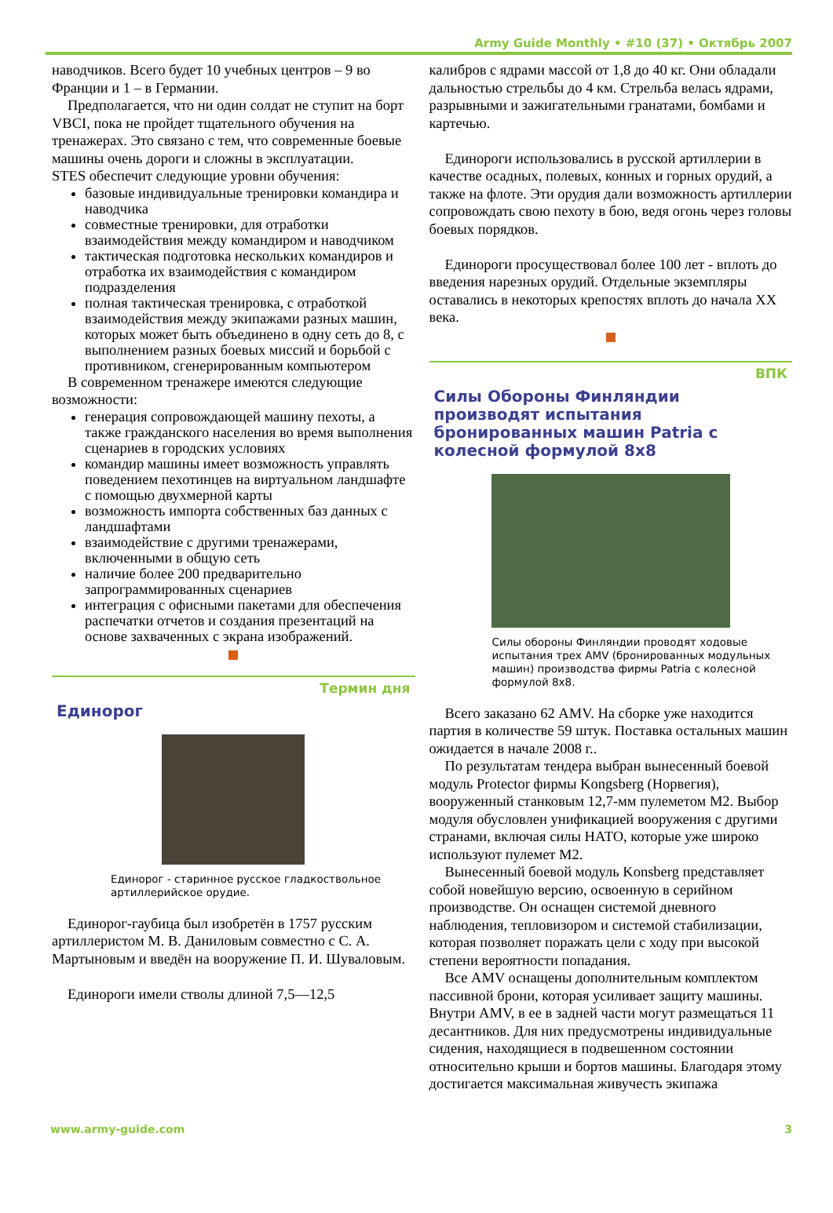Army Guide Monthly • #10 (37) • Октябрь 2007
наводчиков. Всего будет 10 учебных центров – 9 во Франции и 1 – в Германии.
Предполагается, что ни один солдат не ступит на борт VBCI, пока не пройдет тщательного обучения на тренажерах. Это связано с тем, что современные боевые машины очень дороги и сложны в эксплуатации.
STES обеспечит следующие уровни обучения:
базовые индивидуальные тренировки командира и наводчика
совместные тренировки, для отработки взаимодействия между командиром и наводчиком
тактическая подготовка нескольких командиров и отработка их взаимодействия с командиром подразделения
полная тактическая тренировка, с отработкой взаимодействия между экипажами разных машин, которых может быть объединено в одну сеть до 8, с выполнением разных боевых миссий и борьбой с противником, сгенерированным компьютером
В современном тренажере имеются следующие возможности:
генерация сопровождающей машину пехоты, а также гражданского населения во время выполнения сценариев в городских условиях
командир машины имеет возможность управлять поведением пехотинцев на виртуальном ландшафте с помощью двухмерной карты
возможность импорта собственных баз данных с ландшафтами
взаимодействие с другими тренажерами, включенными в общую сеть
наличие более 200 предварительно запрограммированных сценариев
интеграция с офисными пакетами для обеспечения распечатки отчетов и создания презентаций на основе захваченных с экрана изображений.
Термин дня
Единорог
Единорог - старинное русское гладкоствольное артиллерийское орудие.
Единорог-гаубица был изобретён в 1757 русским артиллеристом М. В. Даниловым совместно с С. А. Мартыновым и введён на вооружение П. И. Шуваловым.
Единороги имели стволы длиной 7,5—12,5
калибров с ядрами массой от 1,8 до 40 кг. Они обладали дальностью стрельбы до 4 км. Стрельба велась ядрами, разрывными и зажигательными гранатами, бомбами и картечью.
Единороги использовались в русской артиллерии в качестве осадных, полевых, конных и горных орудий, а также на флоте. Эти орудия дали возможность артиллерии сопровождать свою пехоту в бою, ведя огонь через головы боевых порядков.
Единороги просуществовал более 100 лет - вплоть до введения нарезных орудий. Отдельные экземпляры оставались в некоторых крепостях вплоть до начала XX века.
ВПК
Силы Обороны Финляндии производят испытания бронированных машин Patria с колесной формулой 8x8
Силы обороны Финляндии проводят ходовые испытания трех AMV (бронированных модульных машин) производства фирмы Patria с колесной формулой 8x8.
Всего заказано 62 AMV. На сборке уже находится партия в количестве 59 штук. Поставка остальных машин ожидается в начале 2008 г..
По результатам тендера выбран вынесенный боевой модуль Protector фирмы Kongsberg (Норвегия), вооруженный станковым 12,7-мм пулеметом M2. Выбор модуля обусловлен унификацией вооружения с другими странами, включая силы НАТО, которые уже широко используют пулемет M2.
Вынесенный боевой модуль Konsberg представляет собой новейшую версию, освоенную в серийном производстве. Он оснащен системой дневного наблюдения, тепловизором и системой стабилизации, которая позволяет поражать цели с ходу при высокой степени вероятности попадания.
Все AMV оснащены дополнительным комплектом пассивной брони, которая усиливает защиту машины. Внутри AMV, в ее в задней части могут размещаться 11 десантников. Для них предусмотрены индивидуальные сидения, находящиеся в подвешенном состоянии относительно крыши и бортов машины. Благодаря этому достигается максимальная живучесть экипажа
www.army-guide.com 3